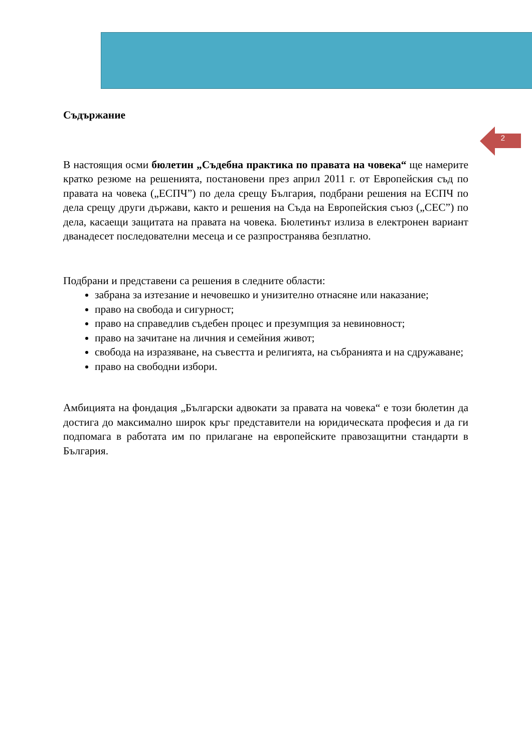2
Съдържание
В настоящия осми бюлетин „Съдебна практика по правата на човека“ ще намерите кратко резюме на решенията, постановени през април 2011 г. от Европейския съд по правата на човека („ЕСПЧ”) по дела срещу България, подбрани решения на ЕСПЧ по дела срещу други държави, както и решения на Съда на Европейския съюз („СЕС”) по дела, касаещи защитата на правата на човека. Бюлетинът излиза в електронен вариант дванадесет последователни месеца и се разпространява безплатно.
Подбрани и представени са решения в следните области:
забрана за изтезание и нечовешко и унизително отнасяне или наказание;
право на свобода и сигурност;
право на справедлив съдебен процес и презумпция за невиновност;
право на зачитане на личния и семейния живот;
свобода на изразяване, на съвестта и религията, на събранията и на сдружаване;
право на свободни избори.
Амбицията на фондация „Български адвокати за правата на човека“ е този бюлетин да достига до максимално широк кръг представители на юридическата професия и да ги подпомага в работата им по прилагане на европейските правозащитни стандарти в България.